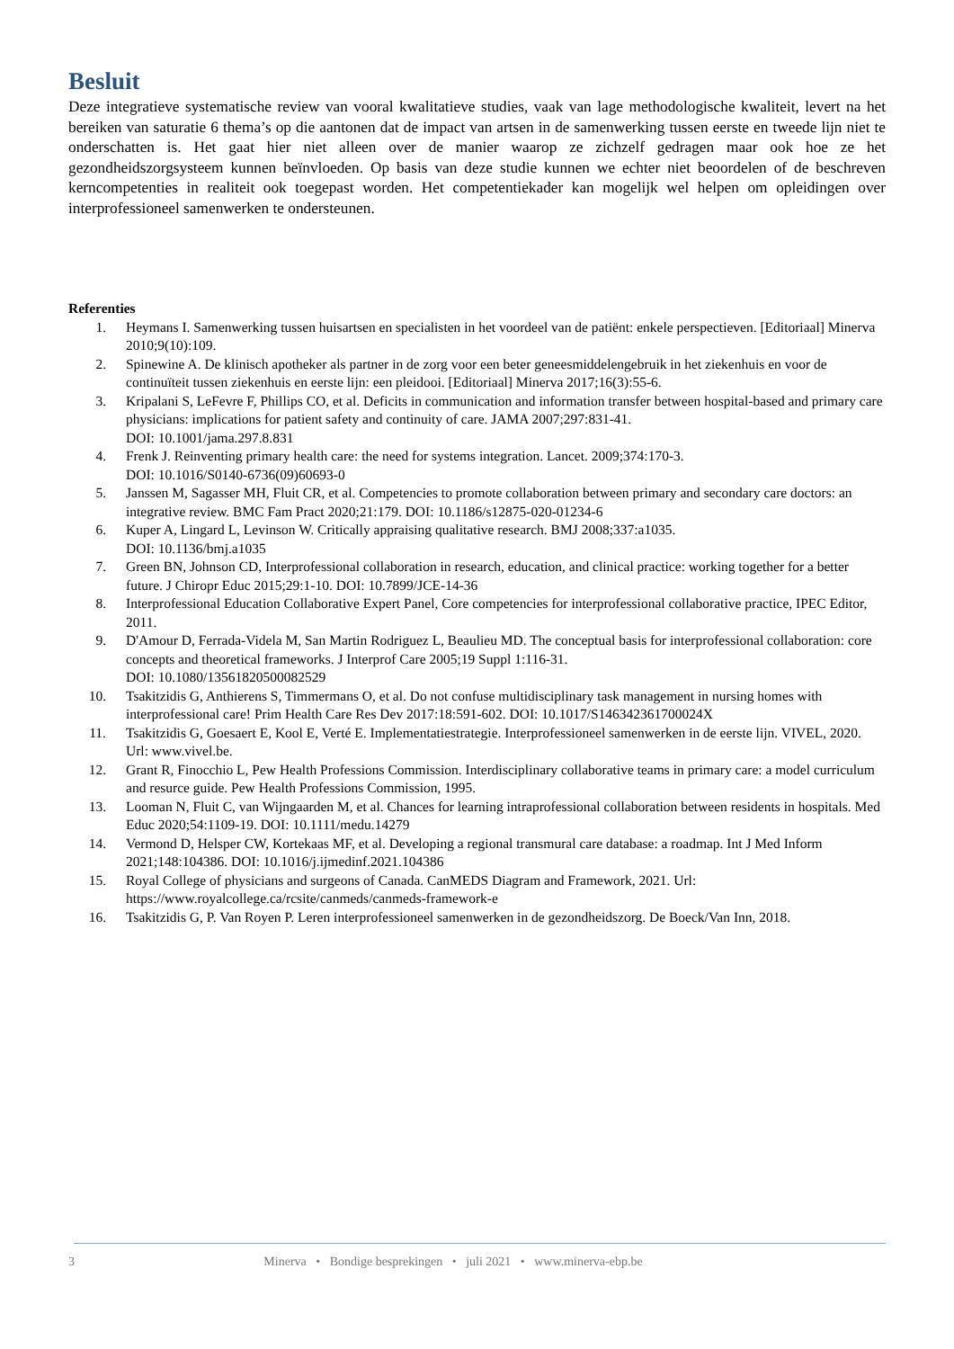Besluit
Deze integratieve systematische review van vooral kwalitatieve studies, vaak van lage methodologische kwaliteit, levert na het bereiken van saturatie 6 thema’s op die aantonen dat de impact van artsen in de samenwerking tussen eerste en tweede lijn niet te onderschatten is. Het gaat hier niet alleen over de manier waarop ze zichzelf gedragen maar ook hoe ze het gezondheidszorgsysteem kunnen beïnvloeden. Op basis van deze studie kunnen we echter niet beoordelen of de beschreven kerncompetenties in realiteit ook toegepast worden. Het competentiekader kan mogelijk wel helpen om opleidingen over interprofessioneel samenwerken te ondersteunen.
Referenties
1. Heymans I. Samenwerking tussen huisartsen en specialisten in het voordeel van de patiënt: enkele perspectieven. [Editoriaal] Minerva 2010;9(10):109.
2. Spinewine A. De klinisch apotheker als partner in de zorg voor een beter geneesmiddelengebruik in het ziekenhuis en voor de continuïteit tussen ziekenhuis en eerste lijn: een pleidooi. [Editoriaal] Minerva 2017;16(3):55-6.
3. Kripalani S, LeFevre F, Phillips CO, et al. Deficits in communication and information transfer between hospital-based and primary care physicians: implications for patient safety and continuity of care. JAMA 2007;297:831-41.
DOI: 10.1001/jama.297.8.831
4. Frenk J. Reinventing primary health care: the need for systems integration. Lancet. 2009;374:170-3.
DOI: 10.1016/S0140-6736(09)60693-0
5. Janssen M, Sagasser MH, Fluit CR, et al. Competencies to promote collaboration between primary and secondary care doctors: an integrative review. BMC Fam Pract 2020;21:179. DOI: 10.1186/s12875-020-01234-6
6. Kuper A, Lingard L, Levinson W. Critically appraising qualitative research. BMJ 2008;337:a1035.
DOI: 10.1136/bmj.a1035
7. Green BN, Johnson CD, Interprofessional collaboration in research, education, and clinical practice: working together for a better future. J Chiropr Educ 2015;29:1-10. DOI: 10.7899/JCE-14-36
8. Interprofessional Education Collaborative Expert Panel, Core competencies for interprofessional collaborative practice, IPEC Editor, 2011.
9. D'Amour D, Ferrada-Videla M, San Martin Rodriguez L, Beaulieu MD. The conceptual basis for interprofessional collaboration: core concepts and theoretical frameworks. J Interprof Care 2005;19 Suppl 1:116-31.
DOI: 10.1080/13561820500082529
10. Tsakitzidis G, Anthierens S, Timmermans O, et al. Do not confuse multidisciplinary task management in nursing homes with interprofessional care! Prim Health Care Res Dev 2017:18:591-602. DOI: 10.1017/S146342361700024X
11. Tsakitzidis G, Goesaert E, Kool E, Verté E. Implementatiestrategie. Interprofessioneel samenwerken in de eerste lijn. VIVEL, 2020. Url: www.vivel.be.
12. Grant R, Finocchio L, Pew Health Professions Commission. Interdisciplinary collaborative teams in primary care: a model curriculum and resurce guide. Pew Health Professions Commission, 1995.
13. Looman N, Fluit C, van Wijngaarden M, et al. Chances for learning intraprofessional collaboration between residents in hospitals. Med Educ 2020;54:1109-19. DOI: 10.1111/medu.14279
14. Vermond D, Helsper CW, Kortekaas MF, et al. Developing a regional transmural care database: a roadmap. Int J Med Inform 2021;148:104386. DOI: 10.1016/j.ijmedinf.2021.104386
15. Royal College of physicians and surgeons of Canada. CanMEDS Diagram and Framework, 2021. Url: https://www.royalcollege.ca/rcsite/canmeds/canmeds-framework-e
16. Tsakitzidis G, P. Van Royen P. Leren interprofessioneel samenwerken in de gezondheidszorg. De Boeck/Van Inn, 2018.
3 Minerva • Bondige besprekingen • juli 2021 • www.minerva-ebp.be